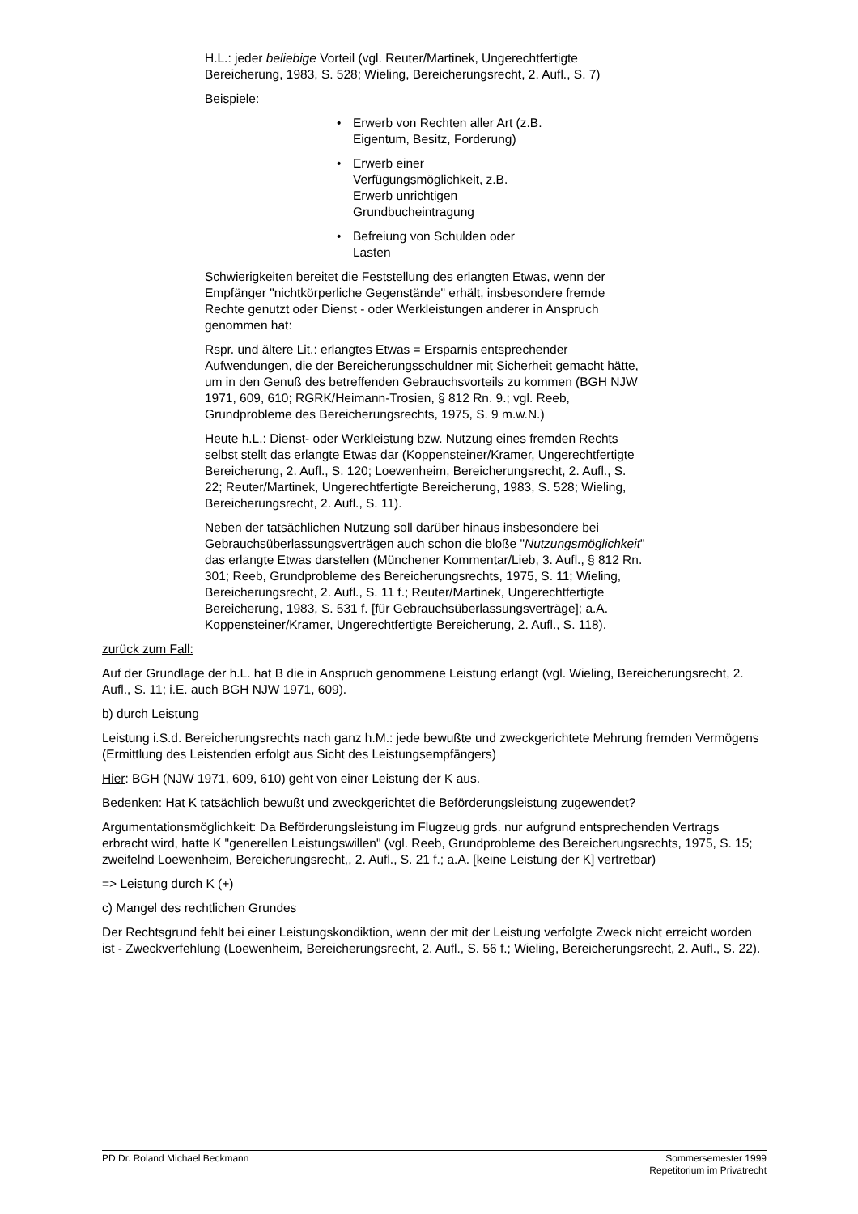H.L.: jeder beliebige Vorteil (vgl. Reuter/Martinek, Ungerechtfertigte Bereicherung, 1983, S. 528; Wieling, Bereicherungsrecht, 2. Aufl., S. 7)
Beispiele:
• Erwerb von Rechten aller Art (z.B. Eigentum, Besitz, Forderung)
• Erwerb einer Verfügungsmöglichkeit, z.B. Erwerb unrichtigen Grundbucheintragung
• Befreiung von Schulden oder Lasten
Schwierigkeiten bereitet die Feststellung des erlangten Etwas, wenn der Empfänger "nichtkörperliche Gegenstände" erhält, insbesondere fremde Rechte genutzt oder Dienst - oder Werkleistungen anderer in Anspruch genommen hat:
Rspr. und ältere Lit.: erlangtes Etwas = Ersparnis entsprechender Aufwendungen, die der Bereicherungsschuldner mit Sicherheit gemacht hätte, um in den Genuß des betreffenden Gebrauchsvorteils zu kommen (BGH NJW 1971, 609, 610; RGRK/Heimann-Trosien, § 812 Rn. 9.; vgl. Reeb, Grundprobleme des Bereicherungsrechts, 1975, S. 9 m.w.N.)
Heute h.L.: Dienst- oder Werkleistung bzw. Nutzung eines fremden Rechts selbst stellt das erlangte Etwas dar (Koppensteiner/Kramer, Ungerechtfertigte Bereicherung, 2. Aufl., S. 120; Loewenheim, Bereicherungsrecht, 2. Aufl., S. 22; Reuter/Martinek, Ungerechtfertigte Bereicherung, 1983, S. 528; Wieling, Bereicherungsrecht, 2. Aufl., S. 11).
Neben der tatsächlichen Nutzung soll darüber hinaus insbesondere bei Gebrauchsüberlassungsverträgen auch schon die bloße "Nutzungsmöglichkeit" das erlangte Etwas darstellen (Münchener Kommentar/Lieb, 3. Aufl., § 812 Rn. 301; Reeb, Grundprobleme des Bereicherungsrechts, 1975, S. 11; Wieling, Bereicherungsrecht, 2. Aufl., S. 11 f.; Reuter/Martinek, Ungerechtfertigte Bereicherung, 1983, S. 531 f. [für Gebrauchsüberlassungsverträge]; a.A. Koppensteiner/Kramer, Ungerechtfertigte Bereicherung, 2. Aufl., S. 118).
zurück zum Fall:
Auf der Grundlage der h.L. hat B die in Anspruch genommene Leistung erlangt (vgl. Wieling, Bereicherungsrecht, 2. Aufl., S. 11; i.E. auch BGH NJW 1971, 609).
b) durch Leistung
Leistung i.S.d. Bereicherungsrechts nach ganz h.M.: jede bewußte und zweckgerichtete Mehrung fremden Vermögens (Ermittlung des Leistenden erfolgt aus Sicht des Leistungsempfängers)
Hier: BGH (NJW 1971, 609, 610) geht von einer Leistung der K aus.
Bedenken: Hat K tatsächlich bewußt und zweckgerichtet die Beförderungsleistung zugewendet?
Argumentationsmöglichkeit: Da Beförderungsleistung im Flugzeug grds. nur aufgrund entsprechenden Vertrags erbracht wird, hatte K "generellen Leistungswillen" (vgl. Reeb, Grundprobleme des Bereicherungsrechts, 1975, S. 15; zweifelnd Loewenheim, Bereicherungsrecht,, 2. Aufl., S. 21 f.; a.A. [keine Leistung der K] vertretbar)
=> Leistung durch K (+)
c) Mangel des rechtlichen Grundes
Der Rechtsgrund fehlt bei einer Leistungskondiktion, wenn der mit der Leistung verfolgte Zweck nicht erreicht worden ist - Zweckverfehlung (Loewenheim, Bereicherungsrecht, 2. Aufl., S. 56 f.; Wieling, Bereicherungsrecht, 2. Aufl., S. 22).
PD Dr. Roland Michael Beckmann Sommersemester 1999
Repetitorium im Privatrecht